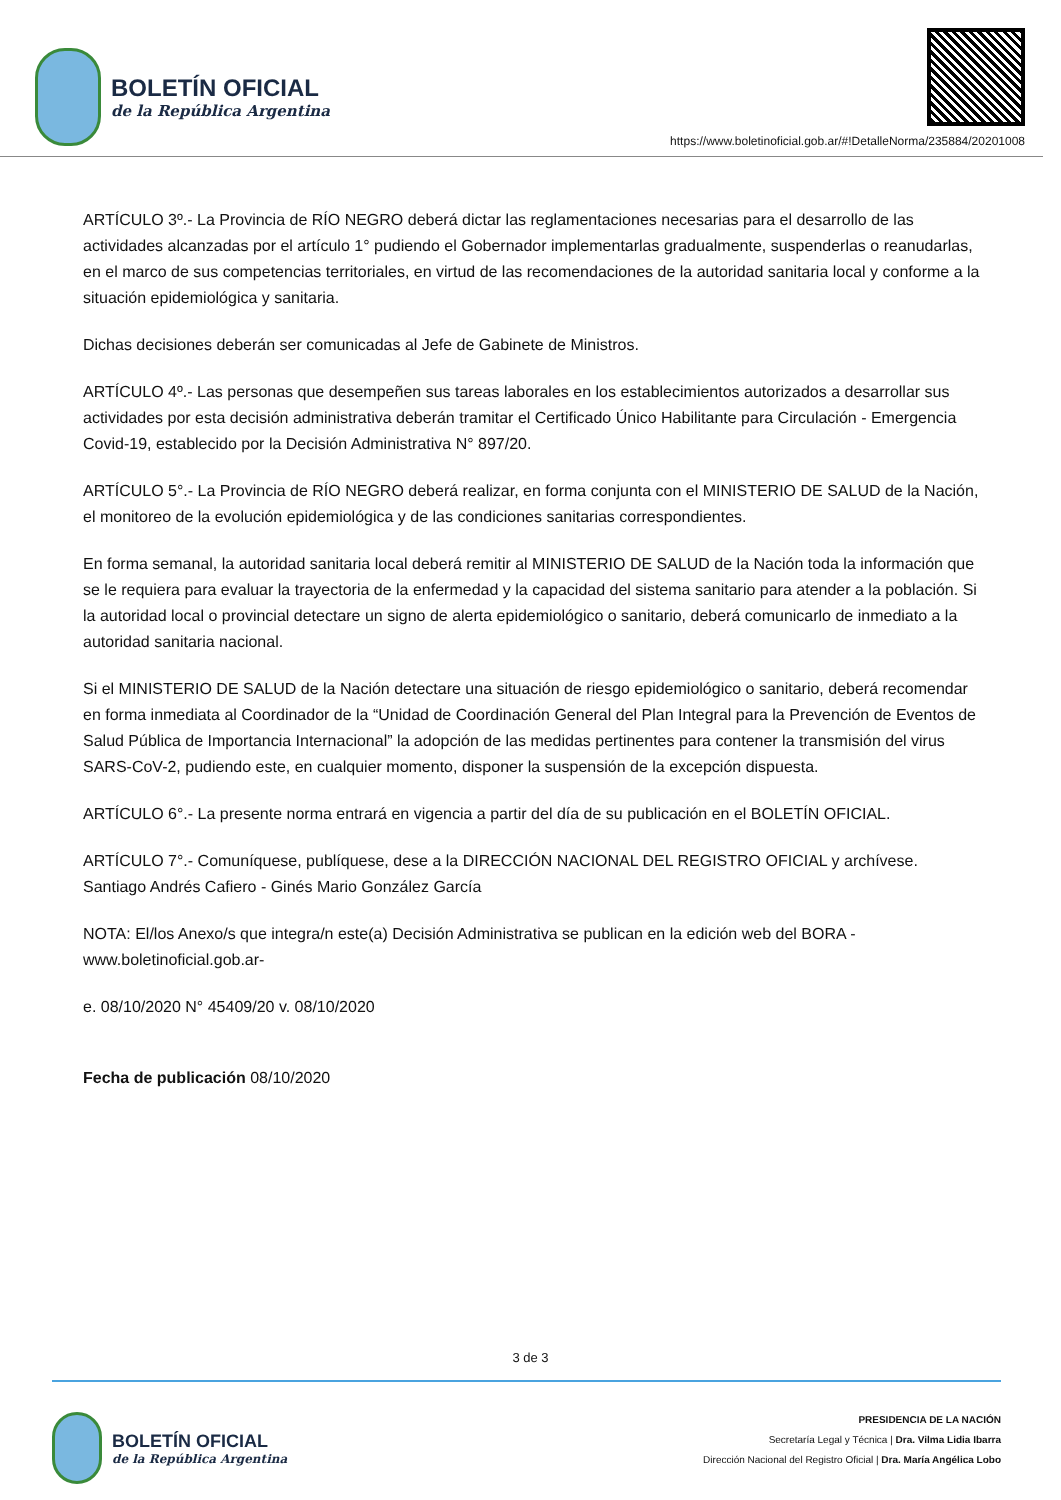BOLETÍN OFICIAL
de la República Argentina
https://www.boletinoficial.gob.ar/#!DetalleNorma/235884/20201008
ARTÍCULO 3º.- La Provincia de RÍO NEGRO deberá dictar las reglamentaciones necesarias para el desarrollo de las actividades alcanzadas por el artículo 1° pudiendo el Gobernador implementarlas gradualmente, suspenderlas o reanudarlas, en el marco de sus competencias territoriales, en virtud de las recomendaciones de la autoridad sanitaria local y conforme a la situación epidemiológica y sanitaria.
Dichas decisiones deberán ser comunicadas al Jefe de Gabinete de Ministros.
ARTÍCULO 4º.- Las personas que desempeñen sus tareas laborales en los establecimientos autorizados a desarrollar sus actividades por esta decisión administrativa deberán tramitar el Certificado Único Habilitante para Circulación - Emergencia Covid-19, establecido por la Decisión Administrativa N° 897/20.
ARTÍCULO 5°.- La Provincia de RÍO NEGRO deberá realizar, en forma conjunta con el MINISTERIO DE SALUD de la Nación, el monitoreo de la evolución epidemiológica y de las condiciones sanitarias correspondientes.
En forma semanal, la autoridad sanitaria local deberá remitir al MINISTERIO DE SALUD de la Nación toda la información que se le requiera para evaluar la trayectoria de la enfermedad y la capacidad del sistema sanitario para atender a la población. Si la autoridad local o provincial detectare un signo de alerta epidemiológico o sanitario, deberá comunicarlo de inmediato a la autoridad sanitaria nacional.
Si el MINISTERIO DE SALUD de la Nación detectare una situación de riesgo epidemiológico o sanitario, deberá recomendar en forma inmediata al Coordinador de la “Unidad de Coordinación General del Plan Integral para la Prevención de Eventos de Salud Pública de Importancia Internacional” la adopción de las medidas pertinentes para contener la transmisión del virus SARS-CoV-2, pudiendo este, en cualquier momento, disponer la suspensión de la excepción dispuesta.
ARTÍCULO 6°.- La presente norma entrará en vigencia a partir del día de su publicación en el BOLETÍN OFICIAL.
ARTÍCULO 7°.- Comuníquese, publíquese, dese a la DIRECCIÓN NACIONAL DEL REGISTRO OFICIAL y archívese. Santiago Andrés Cafiero - Ginés Mario González García
NOTA: El/los Anexo/s que integra/n este(a) Decisión Administrativa se publican en la edición web del BORA -www.boletinoficial.gob.ar-
e. 08/10/2020 N° 45409/20 v. 08/10/2020
Fecha de publicación 08/10/2020
3 de 3
BOLETÍN OFICIAL
de la República Argentina
PRESIDENCIA DE LA NACIÓN
Secretaría Legal y Técnica | Dra. Vilma Lidia Ibarra
Dirección Nacional del Registro Oficial | Dra. María Angélica Lobo